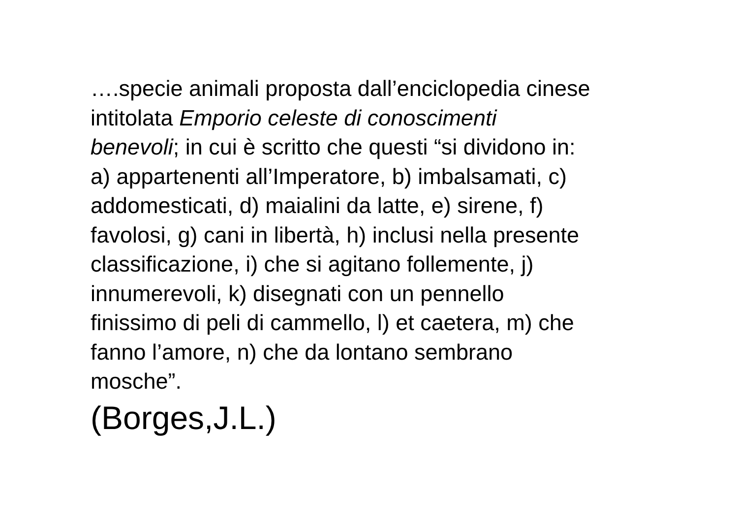….specie animali proposta dall’enciclopedia cinese
intitolata Emporio celeste di conoscimenti
benevoli; in cui è scritto che questi “si dividono in:
a) appartenenti all’Imperatore, b) imbalsamati, c)
addomesticati, d) maialini da latte, e) sirene, f)
favolosi, g) cani in libertà, h) inclusi nella presente
classificazione, i) che si agitano follemente, j)
innumerevoli, k) disegnati con un pennello
finissimo di peli di cammello, l) et caetera, m) che
fanno l’amore, n) che da lontano sembrano
mosche”.
(Borges,J.L.)